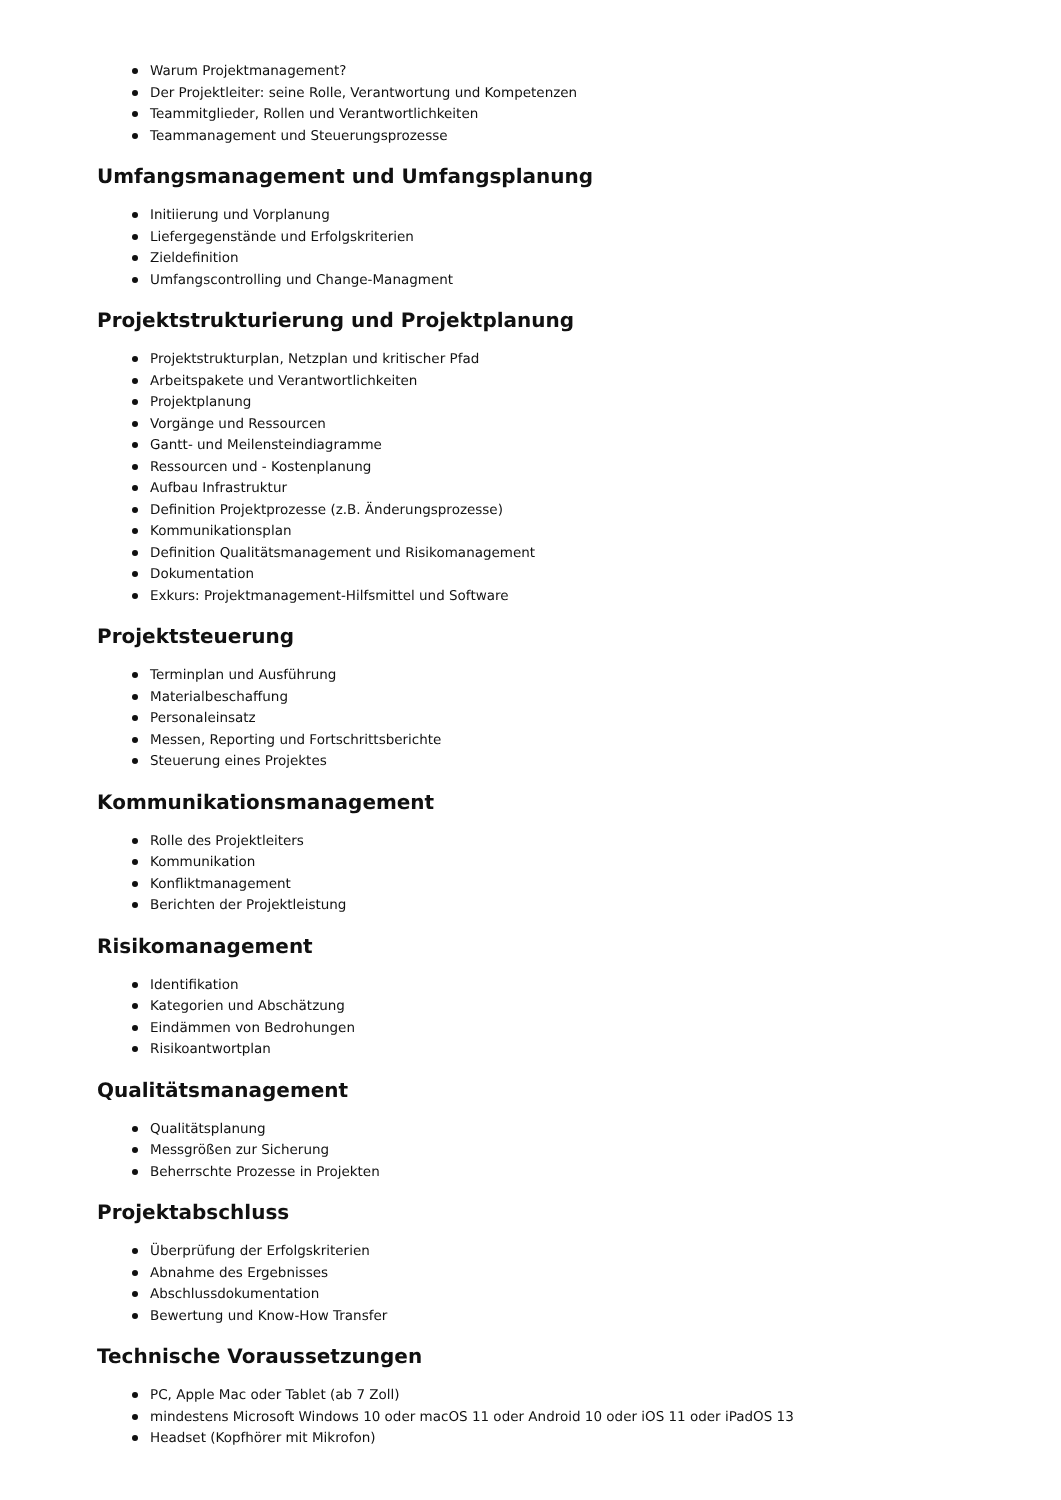Warum Projektmanagement?
Der Projektleiter: seine Rolle, Verantwortung und Kompetenzen
Teammitglieder, Rollen und Verantwortlichkeiten
Teammanagement und Steuerungsprozesse
Umfangsmanagement und Umfangsplanung
Initiierung und Vorplanung
Liefergegenstände und Erfolgskriterien
Zieldefinition
Umfangscontrolling und Change-Managment
Projektstrukturierung und Projektplanung
Projektstrukturplan, Netzplan und kritischer Pfad
Arbeitspakete und Verantwortlichkeiten
Projektplanung
Vorgänge und Ressourcen
Gantt- und Meilensteindiagramme
Ressourcen und - Kostenplanung
Aufbau Infrastruktur
Definition Projektprozesse (z.B. Änderungsprozesse)
Kommunikationsplan
Definition Qualitätsmanagement und Risikomanagement
Dokumentation
Exkurs: Projektmanagement-Hilfsmittel und Software
Projektsteuerung
Terminplan und Ausführung
Materialbeschaffung
Personaleinsatz
Messen, Reporting und Fortschrittsberichte
Steuerung eines Projektes
Kommunikationsmanagement
Rolle des Projektleiters
Kommunikation
Konfliktmanagement
Berichten der Projektleistung
Risikomanagement
Identifikation
Kategorien und Abschätzung
Eindämmen von Bedrohungen
Risikoantwortplan
Qualitätsmanagement
Qualitätsplanung
Messgrößen zur Sicherung
Beherrschte Prozesse in Projekten
Projektabschluss
Überprüfung der Erfolgskriterien
Abnahme des Ergebnisses
Abschlussdokumentation
Bewertung und Know-How Transfer
Technische Voraussetzungen
PC, Apple Mac oder Tablet (ab 7 Zoll)
mindestens Microsoft Windows 10 oder macOS 11 oder Android 10 oder iOS 11 oder iPadOS 13
Headset (Kopfhörer mit Mikrofon)